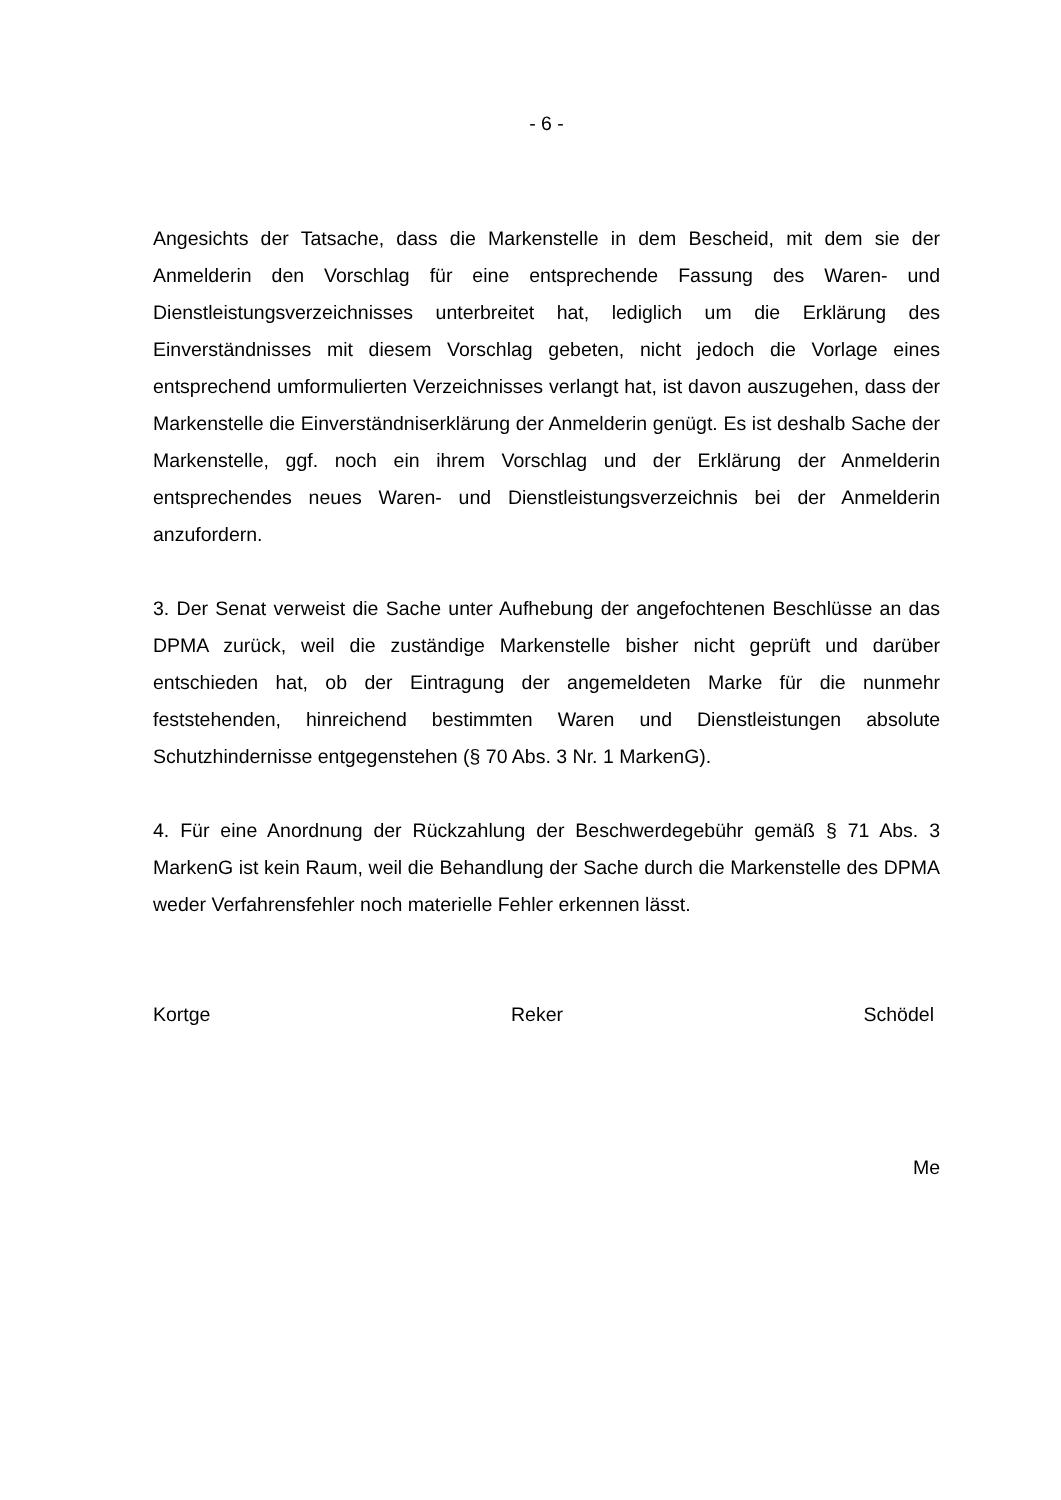- 6 -
Angesichts der Tatsache, dass die Markenstelle in dem Bescheid, mit dem sie der Anmelderin den Vorschlag für eine entsprechende Fassung des Waren- und Dienstleistungsverzeichnisses unterbreitet hat, lediglich um die Erklärung des Einverständnisses mit diesem Vorschlag gebeten, nicht jedoch die Vorlage eines entsprechend umformulierten Verzeichnisses verlangt hat, ist davon auszugehen, dass der Markenstelle die Einverständniserklärung der Anmelderin genügt. Es ist deshalb Sache der Markenstelle, ggf. noch ein ihrem Vorschlag und der Erklärung der Anmelderin entsprechendes neues Waren- und Dienstleistungsverzeichnis bei der Anmelderin anzufordern.
3. Der Senat verweist die Sache unter Aufhebung der angefochtenen Beschlüsse an das DPMA zurück, weil die zuständige Markenstelle bisher nicht geprüft und darüber entschieden hat, ob der Eintragung der angemeldeten Marke für die nunmehr feststehenden, hinreichend bestimmten Waren und Dienstleistungen absolute Schutzhindernisse entgegenstehen (§ 70 Abs. 3 Nr. 1 MarkenG).
4. Für eine Anordnung der Rückzahlung der Beschwerdegebühr gemäß § 71 Abs. 3 MarkenG ist kein Raum, weil die Behandlung der Sache durch die Markenstelle des DPMA weder Verfahrensfehler noch materielle Fehler erkennen lässt.
Kortge Reker Schödel
Me